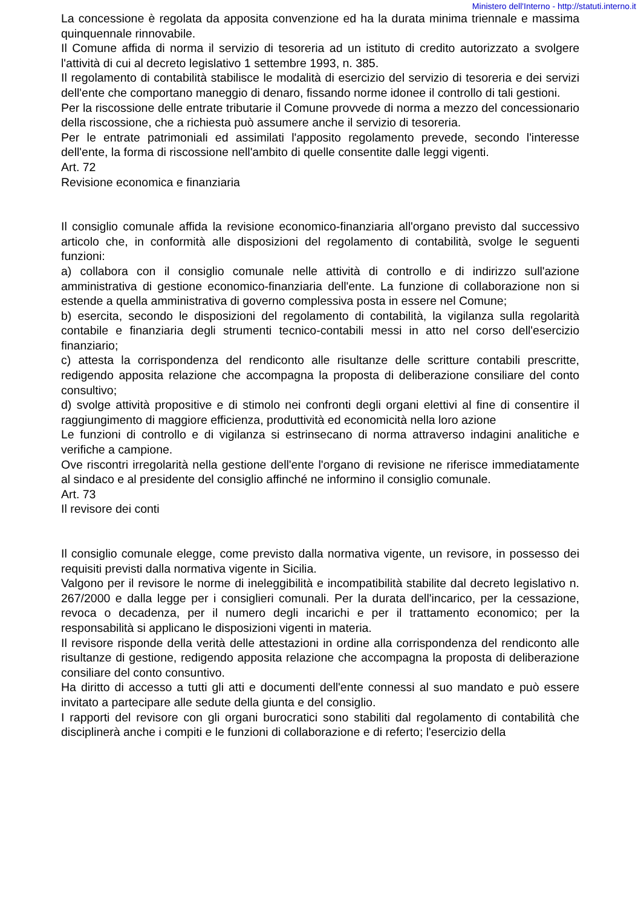Ministero dell'Interno - http://statuti.interno.it
La concessione è regolata da apposita convenzione ed ha la durata minima triennale e massima quinquennale rinnovabile.
Il Comune affida di norma il servizio di tesoreria ad un istituto di credito autorizzato a svolgere l'attività di cui al decreto legislativo 1 settembre 1993, n. 385.
Il regolamento di contabilità stabilisce le modalità di esercizio del servizio di tesoreria e dei servizi dell'ente che comportano maneggio di denaro, fissando norme idonee il controllo di tali gestioni.
Per la riscossione delle entrate tributarie il Comune provvede di norma a mezzo del concessionario della riscossione, che a richiesta può assumere anche il servizio di tesoreria.
Per le entrate patrimoniali ed assimilati l'apposito regolamento prevede, secondo l'interesse dell'ente, la forma di riscossione nell'ambito di quelle consentite dalle leggi vigenti.
Art. 72
Revisione economica e finanziaria
Il consiglio comunale affida la revisione economico-finanziaria all'organo previsto dal successivo articolo che, in conformità alle disposizioni del regolamento di contabilità, svolge le seguenti funzioni:
a) collabora con il consiglio comunale nelle attività di controllo e di indirizzo sull'azione amministrativa di gestione economico-finanziaria dell'ente. La funzione di collaborazione non si estende a quella amministrativa di governo complessiva posta in essere nel Comune;
b) esercita, secondo le disposizioni del regolamento di contabilità, la vigilanza sulla regolarità contabile e finanziaria degli strumenti tecnico-contabili messi in atto nel corso dell'esercizio finanziario;
c) attesta la corrispondenza del rendiconto alle risultanze delle scritture contabili prescritte, redigendo apposita relazione che accompagna la proposta di deliberazione consiliare del conto consultivo;
d) svolge attività propositive e di stimolo nei confronti degli organi elettivi al fine di consentire il raggiungimento di maggiore efficienza, produttività ed economicità nella loro azione
Le funzioni di controllo e di vigilanza si estrinsecano di norma attraverso indagini analitiche e verifiche a campione.
Ove riscontri irregolarità nella gestione dell'ente l'organo di revisione ne riferisce immediatamente al sindaco e al presidente del consiglio affinché ne informino il consiglio comunale.
Art. 73
Il revisore dei conti
Il consiglio comunale elegge, come previsto dalla normativa vigente, un revisore, in possesso dei requisiti previsti dalla normativa vigente in Sicilia.
Valgono per il revisore le norme di ineleggibilità e incompatibilità stabilite dal decreto legislativo n. 267/2000 e dalla legge per i consiglieri comunali. Per la durata dell'incarico, per la cessazione, revoca o decadenza, per il numero degli incarichi e per il trattamento economico; per la responsabilità si applicano le disposizioni vigenti in materia.
Il revisore risponde della verità delle attestazioni in ordine alla corrispondenza del rendiconto alle risultanze di gestione, redigendo apposita relazione che accompagna la proposta di deliberazione consiliare del conto consuntivo.
Ha diritto di accesso a tutti gli atti e documenti dell'ente connessi al suo mandato e può essere invitato a partecipare alle sedute della giunta e del consiglio.
I rapporti del revisore con gli organi burocratici sono stabiliti dal regolamento di contabilità che disciplinerà anche i compiti e le funzioni di collaborazione e di referto; l'esercizio della